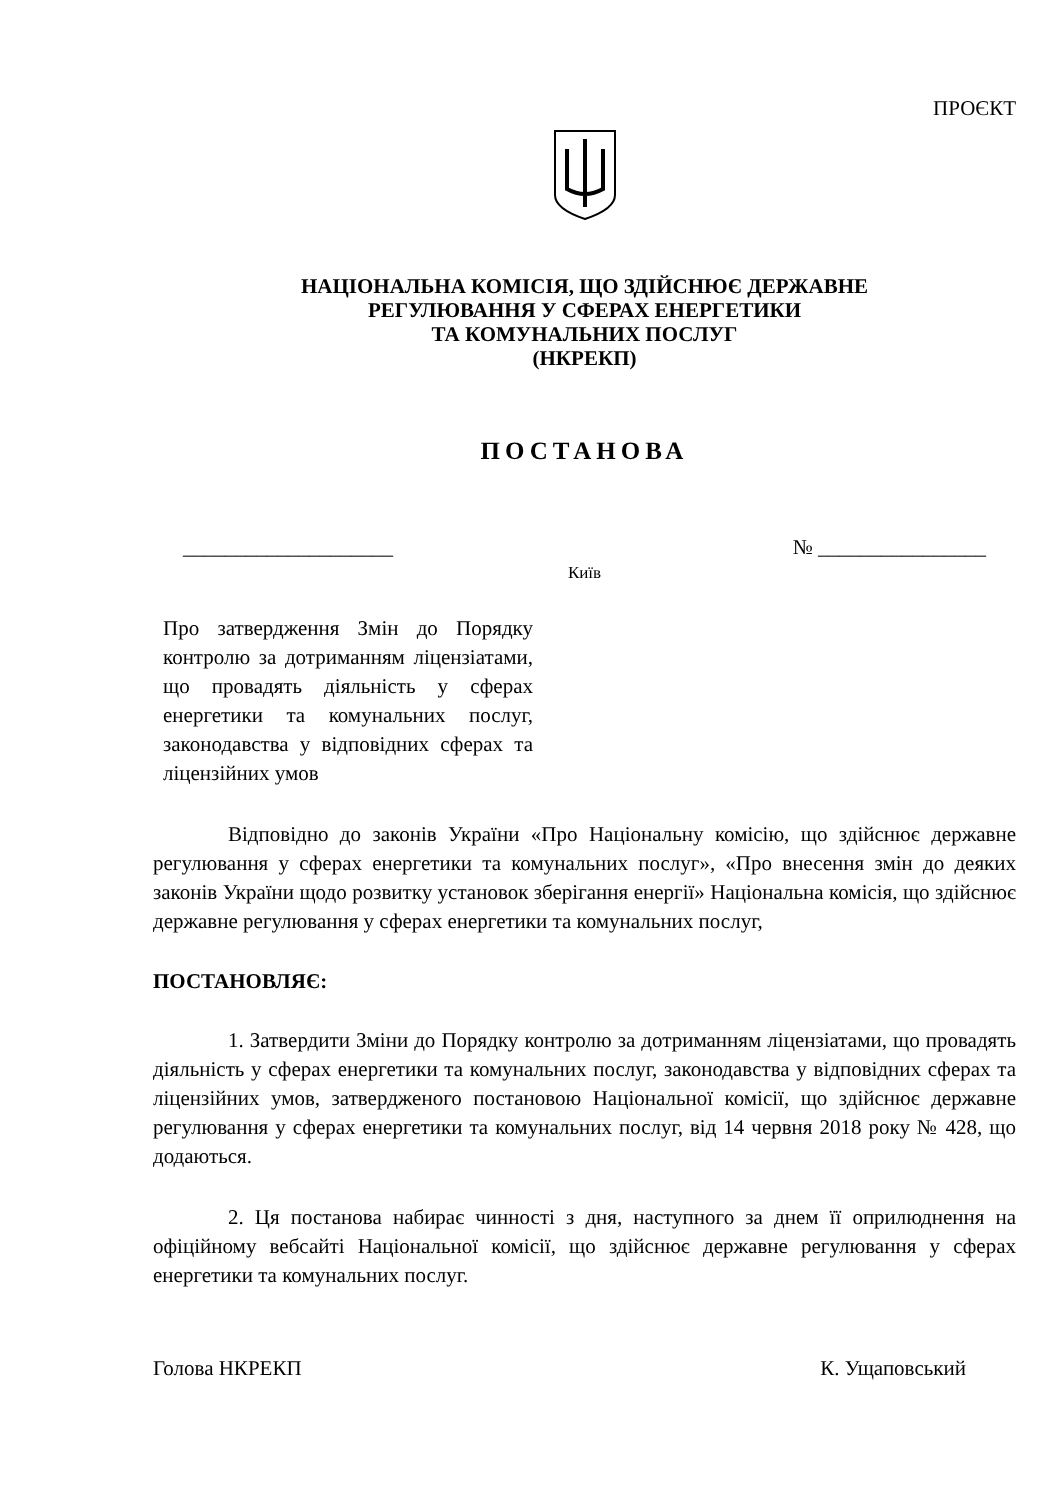ПРОЄКТ
НАЦІОНАЛЬНА КОМІСІЯ, ЩО ЗДІЙСНЮЄ ДЕРЖАВНЕ
РЕГУЛЮВАННЯ У СФЕРАХ ЕНЕРГЕТИКИ
ТА КОМУНАЛЬНИХ ПОСЛУГ
(НКРЕКП)
ПОСТАНОВА
____________________ № ________________
Київ
Про затвердження Змін до Порядку контролю за дотриманням ліцензіатами, що провадять діяльність у сферах енергетики та комунальних послуг, законодавства у відповідних сферах та ліцензійних умов
Відповідно до законів України «Про Національну комісію, що здійснює державне регулювання у сферах енергетики та комунальних послуг», «Про внесення змін до деяких законів України щодо розвитку установок зберігання енергії» Національна комісія, що здійснює державне регулювання у сферах енергетики та комунальних послуг,
ПОСТАНОВЛЯЄ:
1. Затвердити Зміни до Порядку контролю за дотриманням ліцензіатами, що провадять діяльність у сферах енергетики та комунальних послуг, законодавства у відповідних сферах та ліцензійних умов, затвердженого постановою Національної комісії, що здійснює державне регулювання у сферах енергетики та комунальних послуг, від 14 червня 2018 року № 428, що додаються.
2. Ця постанова набирає чинності з дня, наступного за днем її оприлюднення на офіційному вебсайті Національної комісії, що здійснює державне регулювання у сферах енергетики та комунальних послуг.
Голова НКРЕКП К. Ущаповський